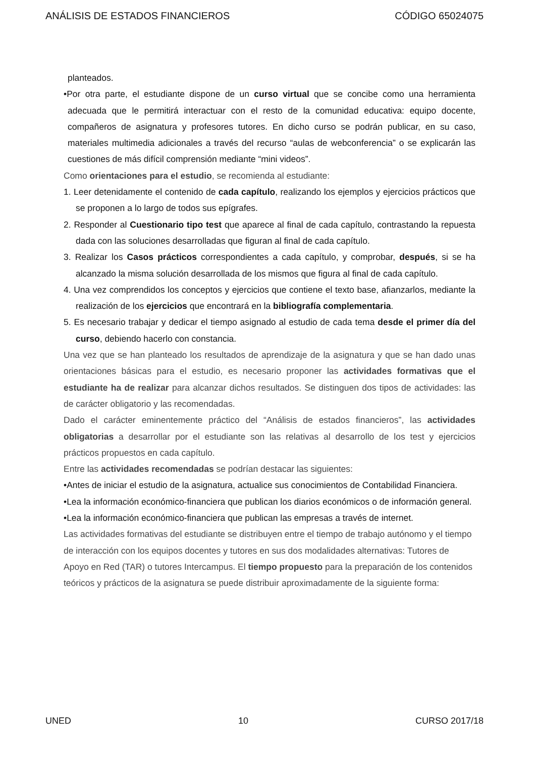ANÁLISIS DE ESTADOS FINANCIEROS CÓDIGO 65024075
planteados.
•Por otra parte, el estudiante dispone de un curso virtual que se concibe como una herramienta adecuada que le permitirá interactuar con el resto de la comunidad educativa: equipo docente, compañeros de asignatura y profesores tutores. En dicho curso se podrán publicar, en su caso, materiales multimedia adicionales a través del recurso “aulas de webconferencia” o se explicarán las cuestiones de más difícil comprensión mediante “mini videos”.
Como orientaciones para el estudio, se recomienda al estudiante:
1. Leer detenidamente el contenido de cada capítulo, realizando los ejemplos y ejercicios prácticos que se proponen a lo largo de todos sus epígrafes.
2. Responder al Cuestionario tipo test que aparece al final de cada capítulo, contrastando la repuesta dada con las soluciones desarrolladas que figuran al final de cada capítulo.
3. Realizar los Casos prácticos correspondientes a cada capítulo, y comprobar, después, si se ha alcanzado la misma solución desarrollada de los mismos que figura al final de cada capítulo.
4. Una vez comprendidos los conceptos y ejercicios que contiene el texto base, afianzarlos, mediante la realización de los ejercicios que encontrará en la bibliografía complementaria.
5. Es necesario trabajar y dedicar el tiempo asignado al estudio de cada tema desde el primer día del curso, debiendo hacerlo con constancia.
Una vez que se han planteado los resultados de aprendizaje de la asignatura y que se han dado unas orientaciones básicas para el estudio, es necesario proponer las actividades formativas que el estudiante ha de realizar para alcanzar dichos resultados. Se distinguen dos tipos de actividades: las de carácter obligatorio y las recomendadas.
Dado el carácter eminentemente práctico del “Análisis de estados financieros”, las actividades obligatorias a desarrollar por el estudiante son las relativas al desarrollo de los test y ejercicios prácticos propuestos en cada capítulo.
Entre las actividades recomendadas se podrían destacar las siguientes:
•Antes de iniciar el estudio de la asignatura, actualice sus conocimientos de Contabilidad Financiera.
•Lea la información económico-financiera que publican los diarios económicos o de información general.
•Lea la información económico-financiera que publican las empresas a través de internet.
Las actividades formativas del estudiante se distribuyen entre el tiempo de trabajo autónomo y el tiempo de interacción con los equipos docentes y tutores en sus dos modalidades alternativas: Tutores de Apoyo en Red (TAR) o tutores Intercampus. El tiempo propuesto para la preparación de los contenidos teóricos y prácticos de la asignatura se puede distribuir aproximadamente de la siguiente forma:
UNED 10 CURSO 2017/18